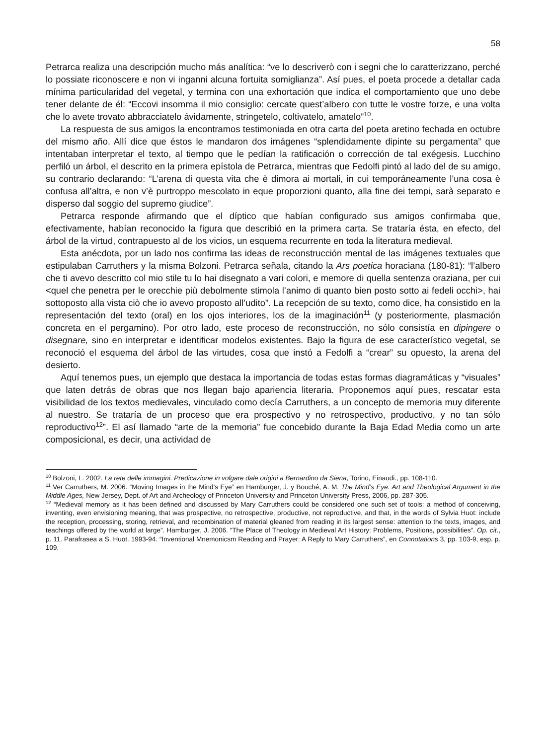58
Petrarca realiza una descripción mucho más analítica: “ve lo descriverò con i segni che lo caratterizzano, perché lo possiate riconoscere e non vi inganni alcuna fortuita somiglianza”. Así pues, el poeta procede a detallar cada mínima particularidad del vegetal, y termina con una exhortación que indica el comportamiento que uno debe tener delante de él: “Eccovi insomma il mio consiglio: cercate quest’albero con tutte le vostre forze, e una volta che lo avete trovato abbracciatelo ávidamente, stringetelo, coltivatelo, amatelo”<sup>10</sup>.
La respuesta de sus amigos la encontramos testimoniada en otra carta del poeta aretino fechada en octubre del mismo año. Allí dice que éstos le mandaron dos imágenes “splendidamente dipinte su pergamenta” que intentaban interpretar el texto, al tiempo que le pedían la ratificación o corrección de tal exégesis. Lucchino perfiló un árbol, el descrito en la primera epístola de Petrarca, mientras que Fedolfi pintó al lado del de su amigo, su contrario declarando: “L’arena di questa vita che è dimora ai mortali, in cui temporáneamente l’una cosa è confusa all’altra, e non v’è purtroppo mescolato in eque proporzioni quanto, alla fine dei tempi, sarà separato e disperso dal soggio del supremo giudice”.
Petrarca responde afirmando que el díptico que habían configurado sus amigos confirmaba que, efectivamente, habían reconocido la figura que describió en la primera carta. Se trataría ésta, en efecto, del árbol de la virtud, contrapuesto al de los vicios, un esquema recurrente en toda la literatura medieval.
Esta anécdota, por un lado nos confirma las ideas de reconstrucción mental de las imágenes textuales que estipulaban Carruthers y la misma Bolzoni. Petrarca señala, citando la Ars poetica horaciana (180-81): “l’albero che ti avevo descritto col mio stile tu lo hai disegnato a vari colori, e memore di quella sentenza oraziana, per cui <quel che penetra per le orecchie più debolmente stimola l’animo di quanto bien posto sotto ai fedeli occhi>, hai sottoposto alla vista ciò che io avevo proposto all’udito”. La recepción de su texto, como dice, ha consistido en la representación del texto (oral) en los ojos interiores, los de la imaginación<sup>11</sup> (y posteriormente, plasmación concreta en el pergamino). Por otro lado, este proceso de reconstrucción, no sólo consistía en dipingere o disegnare, sino en interpretar e identificar modelos existentes. Bajo la figura de ese característico vegetal, se reconoció el esquema del árbol de las virtudes, cosa que instó a Fedolfi a “crear” su opuesto, la arena del desierto.
Aquí tenemos pues, un ejemplo que destaca la importancia de todas estas formas diagramáticas y “visuales” que laten detrás de obras que nos llegan bajo apariencia literaria. Proponemos aquí pues, rescatar esta visibilidad de los textos medievales, vinculado como decía Carruthers, a un concepto de memoria muy diferente al nuestro. Se trataría de un proceso que era prospectivo y no retrospectivo, productivo, y no tan sólo reproductivo<sup>12</sup>”. El así llamado “arte de la memoria” fue concebido durante la Baja Edad Media como un arte composicional, es decir, una actividad de
<sup>10</sup> Bolzoni, L. 2002. La rete delle immagini. Predicazione in volgare dale origini a Bernardino da Siena, Torino, Einaudi., pp. 108-110.
<sup>11</sup> Ver Carruthers, M. 2006. “Moving Images in the Mind’s Eye” en Hamburger, J. y Bouché, A. M. The Mind’s Eye. Art and Theological Argument in the Middle Ages, New Jersey, Dept. of Art and Archeology of Princeton University and Princeton University Press, 2006, pp. 287-305.
<sup>12</sup> “Medieval memory as it has been defined and discussed by Mary Carruthers could be considered one such set of tools: a method of conceiving, inventing, even envisioning meaning, that was prospective, no retrospective, productive, not reproductive, and that, in the words of Sylvia Huot: include the reception, processing, storing, retrieval, and recombination of material gleaned from reading in its largest sense: attention to the texts, images, and teachings offered by the world at large”. Hamburger, J. 2006. “The Place of Theology in Medieval Art History: Problems, Positions, possibilities”. Op. cit., p. 11. Parafrasea a S. Huot. 1993-94. “Inventional Mnemonicsm Reading and Prayer: A Reply to Mary Carruthers”, en Connotations 3, pp. 103-9, esp. p. 109.